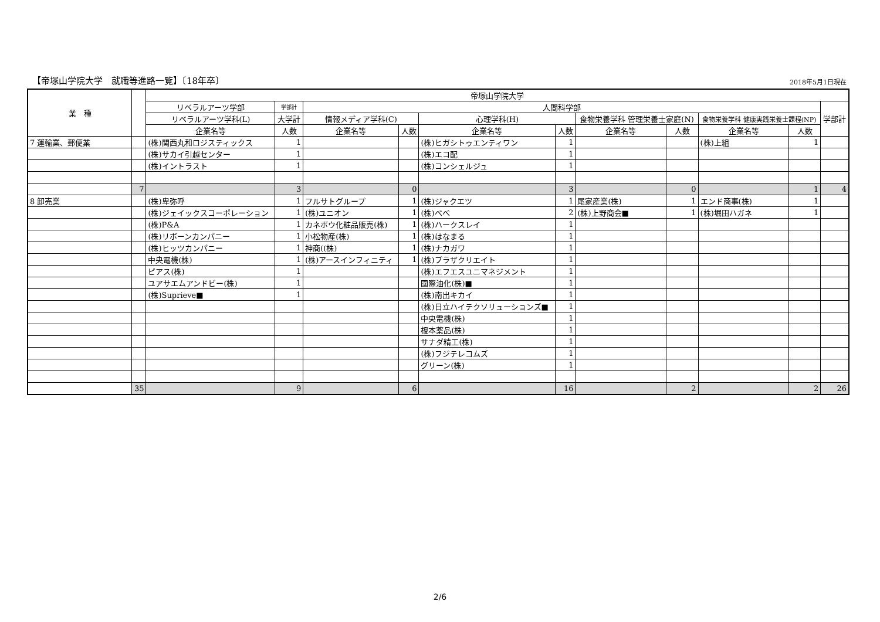【帝塚山学院大学　就職等進路一覧】〔18年卒〕 2018年5月1日現在
| 業 種 | | 帝塚山学院大学 | | | | | | | | | | |
| --- | --- | --- | --- | --- | --- | --- | --- | --- | --- | --- | --- | --- |
| | | リベラルアーツ学部 | 学部計 | 人間科学部 | | | | | | | | 学部計 |
| | | リベラルアーツ学科(L) | 大学計 | 情報メディア学科(C) | | 心理学科(H) | | 食物栄養学科 管理栄養士家庭(N) | | 食物栄養学科 健康実践栄養士課程(NP) | | |
| | | 企業名等 | 人数 | 企業名等 | 人数 | 企業名等 | 人数 | 企業名等 | 人数 | 企業名等 | 人数 | |
| 7 運輸業、郵便業 | | (株)関西丸和ロジスティックス | 1 | | | (株)ヒガシトゥエンティワン | 1 | | | (株)上組 | 1 | |
| | | (株)サカイ引越センター | 1 | | | (株)エコ配 | 1 | | | | | |
| | | (株)イントラスト | 1 | | | (株)コンシェルジュ | 1 | | | | | |
| | 7 | | 3 | | 0 | | 3 | | 0 | | 1 | 4 |
| 8 卸売業 | | (株)卑弥呼 | 1 | フルサトグループ | 1 | (株)ジャクエツ | 1 | 尾家産業(株) | 1 | エンド商事(株) | 1 | |
| | | (株)ジェイックスコーポレーション | 1 | (株)ユニオン | 1 | (株)べべ | 2 | (株)上野商会■ | 1 | (株)堀田ハガネ | 1 | |
| | | (株)P&A | 1 | カネボウ化粧品販売(株) | 1 | (株)ハークスレイ | 1 | | | | | |
| | | (株)リボーンカンパニー | 1 | 小松物産(株) | 1 | (株)はなまる | 1 | | | | | |
| | | (株)ヒッツカンパニー | 1 | 神商((株) | 1 | (株)ナカガワ | 1 | | | | | |
| | | 中央電機(株) | 1 | (株)アースインフィニティ | 1 | (株)プラザクリエイト | 1 | | | | | |
| | | ピアス(株) | 1 | | | (株)エフエスユニマネジメント | 1 | | | | | |
| | | ユアサエムアンドビー(株) | 1 | | | 國際油化(株)■ | 1 | | | | | |
| | | (株)Suprieve■ | 1 | | | (株)南出キカイ | 1 | | | | | |
| | | | | | | (株)日立ハイテクソリューションズ■ | 1 | | | | | |
| | | | | | | 中央電機(株) | 1 | | | | | |
| | | | | | | 榎本薬品(株) | 1 | | | | | |
| | | | | | | サナダ精工(株) | 1 | | | | | |
| | | | | | | (株)フジテレコムズ | 1 | | | | | |
| | | | | | | グリーン(株) | 1 | | | | | |
| | 35 | | 9 | | 6 | | 16 | | 2 | | 2 | 26 |
2/6